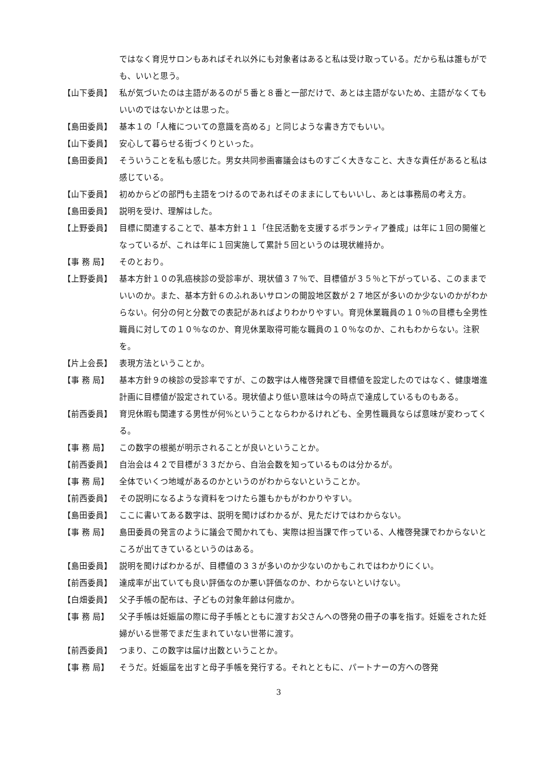ではなく育児サロンもあればそれ以外にも対象者はあると私は受け取っている。だから私は誰もがでも、いいと思う。
【山下委員】 私が気づいたのは主語があるのが５番と８番と一部だけで、あとは主語がないため、主語がなくてもいいのではないかとは思った。
【島田委員】 基本１の「人権についての意識を高める」と同じような書き方でもいい。
【山下委員】 安心して暮らせる街づくりといった。
【島田委員】 そういうことを私も感じた。男女共同参画審議会はものすごく大きなこと、大きな責任があると私は感じている。
【山下委員】 初めからどの部門も主語をつけるのであればそのままにしてもいいし、あとは事務局の考え方。
【島田委員】 説明を受け、理解はした。
【上野委員】 目標に関連することで、基本方針１１「住民活動を支援するボランティア養成」は年に１回の開催となっているが、これは年に１回実施して累計５回というのは現状維持か。
【事 務 局】 そのとおり。
【上野委員】 基本方針１０の乳癌検診の受診率が、現状値３７％で、目標値が３５％と下がっている、このままでいいのか。また、基本方針６のふれあいサロンの開設地区数が２７地区が多いのか少ないのかがわからない。何分の何と分数での表記があればよりわかりやすい。育児休業職員の１０％の目標も全男性職員に対しての１０％なのか、育児休業取得可能な職員の１０％なのか、これもわからない。注釈を。
【片上会長】 表現方法ということか。
【事 務 局】 基本方針９の検診の受診率ですが、この数字は人権啓発課で目標値を設定したのではなく、健康増進計画に目標値が設定されている。現状値より低い意味は今の時点で達成しているものもある。
【前西委員】 育児休暇も関連する男性が何%ということならわかるけれども、全男性職員ならば意味が変わってくる。
【事 務 局】 この数字の根拠が明示されることが良いということか。
【前西委員】 自治会は４２で目標が３３だから、自治会数を知っているものは分かるが。
【事 務 局】 全体でいくつ地域があるのかというのがわからないということか。
【前西委員】 その説明になるような資料をつけたら誰もかもがわかりやすい。
【島田委員】 ここに書いてある数字は、説明を聞けばわかるが、見ただけではわからない。
【事 務 局】 島田委員の発言のように議会で聞かれても、実際は担当課で作っている、人権啓発課でわからないところが出てきているというのはある。
【島田委員】 説明を聞けばわかるが、目標値の３３が多いのか少ないのかもこれではわかりにくい。
【前西委員】 達成率が出ていても良い評価なのか悪い評価なのか、わからないといけない。
【白畑委員】 父子手帳の配布は、子どもの対象年齢は何歳か。
【事 務 局】 父子手帳は妊娠届の際に母子手帳とともに渡すお父さんへの啓発の冊子の事を指す。妊娠をされた妊婦がいる世帯でまだ生まれていない世帯に渡す。
【前西委員】 つまり、この数字は届け出数ということか。
【事 務 局】 そうだ。妊娠届を出すと母子手帳を発行する。それとともに、パートナーの方への啓発
3